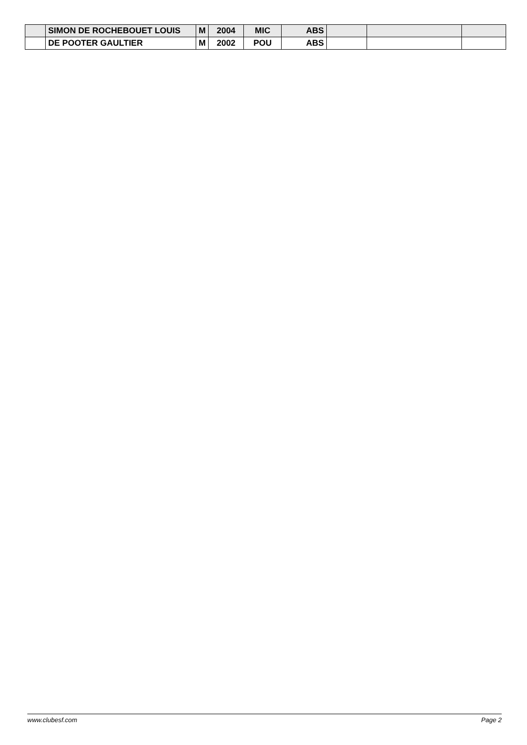| | SIMON DE ROCHEBOUET LOUIS | M | 2004 | MIC | ABS | | | |
| | DE POOTER GAULTIER | M | 2002 | POU | ABS | | | |
www.clubesf.com Page 2